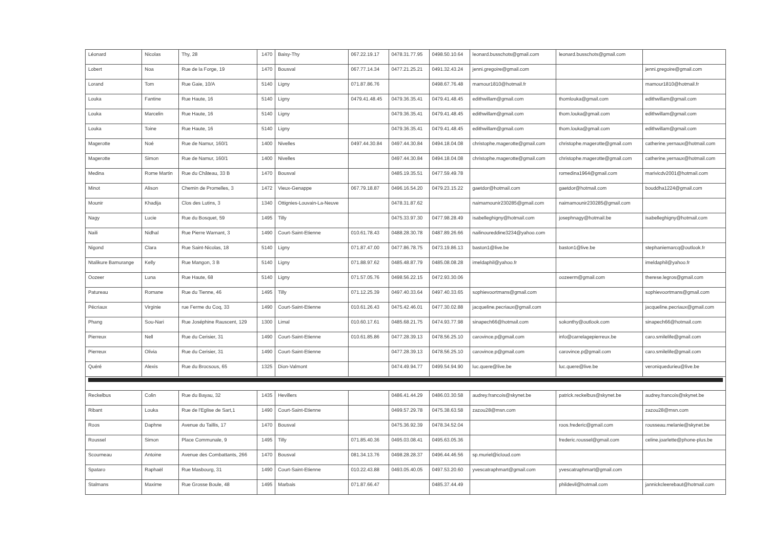| Léonard | Nicolas | Thy, 28 | 1470 | Baisy-Thy | 067.22.19.17 | 0478.31.77.95 | 0498.50.10.64 | leonard.busschots@gmail.com | leonard.busschots@gmail.com | |
| Lobert | Noa | Rue de la Forge, 19 | 1470 | Bousval | 067.77.14.34 | 0477.21.25.21 | 0491.32.43.24 | jenni.gregoire@gmail.com | | jenni.gregoire@gmail.com |
| Lorand | Tom | Rue Gaie, 10/A | 5140 | Ligny | 071.87.86.76 | | 0498.67.76.48 | mamour1810@hotmail.fr | | mamour1810@hotmail.fr |
| Louka | Fantine | Rue Haute, 16 | 5140 | Ligny | 0479.41.48.45 | 0479.36.35.41 | 0479.41.48.45 | edithwillam@gmail.com | thomlouka@gmail.com | edithwillam@gmail.com |
| Louka | Marcelin | Rue Haute, 16 | 5140 | Ligny | | 0479.36.35.41 | 0479.41.48.45 | edithwillam@gmail.com | thom.louka@gmail.com | edithwillam@gmail.com |
| Louka | Toine | Rue Haute, 16 | 5140 | Ligny | | 0479.36.35.41 | 0479.41.48.45 | edithwillam@gmail.com | thom.louka@gmail.com | edithwillam@gmail.com |
| Magerotte | Noé | Rue de Namur, 160/1 | 1400 | Nivelles | 0497.44.30.84 | 0497.44.30.84 | 0494.18.04.08 | christophe.magerotte@gmail.com | christophe.magerotte@gmail.com | catherine.yernaux@hotmail.com |
| Magerotte | Simon | Rue de Namur, 160/1 | 1400 | Nivelles | | 0497.44.30.84 | 0494.18.04.08 | christophe.magerotte@gmail.com | christophe.magerotte@gmail.com | catherine.yernaux@hotmail.com |
| Medina | Rome Martin | Rue du Château, 33 B | 1470 | Bousval | | 0485.19.35.51 | 0477.59.49.78 | | romedina1964@gmail.com | marivicdv2001@hotmail.com |
| Minot | Alison | Chemin de Promelles, 3 | 1472 | Vieux-Genappe | 067.79.18.87 | 0496.16.54.20 | 0479.23.15.22 | gaetdor@hotmail.com | gaetdor@hotmail.com | bouddha1224@gmail.com |
| Mounir | Khadija | Clos des Lutins, 3 | 1340 | Ottignies-Louvain-La-Neuve | | 0478.31.87.62 | | naimamounir230285@gmail.com | naimamounir230285@gmail.com | |
| Nagy | Lucie | Rue du Bosquet, 59 | 1495 | Tilly | | 0475.33.97.30 | 0477.98.28.49 | isabelleghigny@hotmail.com | josephnagy@hotmail.be | isabelleghigny@hotmail.com |
| Naili | Nidhal | Rue Pierre Warnant, 3 | 1490 | Court-Saint-Etienne | 010.61.78.43 | 0488.28.30.78 | 0487.89.26.66 | nailinoureddine3234@yahoo.com | | |
| Nigond | Clara | Rue Saint-Nicolas, 18 | 5140 | Ligny | 071.87.47.00 | 0477.86.78.75 | 0473.19.86.13 | baston1@live.be | baston1@live.be | stephaniemarcq@outlook.fr |
| Ntalikure Bamurange | Kelly | Rue Mangon, 3 B | 5140 | Ligny | 071.88.97.62 | 0485.48.87.79 | 0485.08.08.28 | imeldaphil@yahoo.fr | | imeldaphil@yahoo.fr |
| Oozeer | Luna | Rue Haute, 68 | 5140 | Ligny | 071.57.05.76 | 0498.56.22.15 | 0472.93.30.06 | | oozeerm@gmail.com | therese.legros@gmail.com |
| Patureau | Romane | Rue du Tienne, 46 | 1495 | Tilly | 071.12.25.39 | 0497.40.33.64 | 0497.40.33.65 | sophievoortmans@gmail.com | | sophievoortmans@gmail.com |
| Pécriaux | Virginie | rue Ferme du Coq, 33 | 1490 | Court-Saint-Etienne | 010.61.26.43 | 0475.42.46.01 | 0477.30.02.88 | jacqueline.pecriaux@gmail.com | | jacqueline.pecriaux@gmail.com |
| Phang | Sou-Nari | Rue Joséphine Rauscent, 129 | 1300 | Limal | 010.60.17.61 | 0485.68.21.75 | 0474.93.77.98 | sinapech66@hotmail.com | sokonthy@outlook.com | sinapech66@hotmail.com |
| Pierreux | Nell | Rue du Cerisier, 31 | 1490 | Court-Saint-Etienne | 010.61.85.86 | 0477.28.39.13 | 0478.56.25.10 | carovince.p@gmail.com | info@carrelagepierreux.be | caro.smilelife@gmail.com |
| Pierreux | Olivia | Rue du Cerisier, 31 | 1490 | Court-Saint-Etienne | | 0477.28.39.13 | 0478.56.25.10 | carovince.p@gmail.com | carovince.p@gmail.com | caro.smilelife@gmail.com |
| Quéré | Alexis | Rue du Brocsous, 65 | 1325 | Dion-Valmont | | 0474.49.94.77 | 0499.54.94.90 | luc.quere@live.be | luc.quere@live.be | veroniquedurieu@live.be |
| Reckelbus | Colin | Rue du Bayau, 32 | 1435 | Hevillers | | 0486.41.44.29 | 0486.03.30.58 | audrey.francois@skynet.be | patrick.reckelbus@skynet.be | audrey.francois@skynet.be |
| Ribant | Louka | Rue de l'Eglise de Sart,1 | 1490 | Court-Saint-Etienne | | 0499.57.29.78 | 0475.38.63.58 | zazou28@msn.com | | zazou28@msn.com |
| Roos | Daphne | Avenue du Taillis, 17 | 1470 | Bousval | | 0475.36.92.39 | 0478.34.52.04 | | roos.frederic@gmail.com | rousseau.melanie@skynet.be |
| Roussel | Simon | Place Communale, 9 | 1495 | Tilly | 071.85.40.36 | 0495.03.08.41 | 0495.63.05.36 | | frederic.roussel@gmail.com | celine.joarlette@phone-plus.be |
| Scourneau | Antoine | Avenue des Combattants, 266 | 1470 | Bousval | 081.34.13.76 | 0498.28.28.37 | 0496.44.46.56 | sp.muriel@icloud.com | | |
| Spataro | Raphaël | Rue Masbourg, 31 | 1490 | Court-Saint-Etienne | 010.22.43.88 | 0493.05.40.05 | 0497.53.20.60 | yvescatraphmart@gmail.com | yvescatraphmart@gmail.com | |
| Stalmans | Maxime | Rue Grosse Boule, 48 | 1495 | Marbais | 071.87.66.47 | | 0485.37.44.49 | | phildevil@hotmail.com | jannickcleerebaut@hotmail.com |